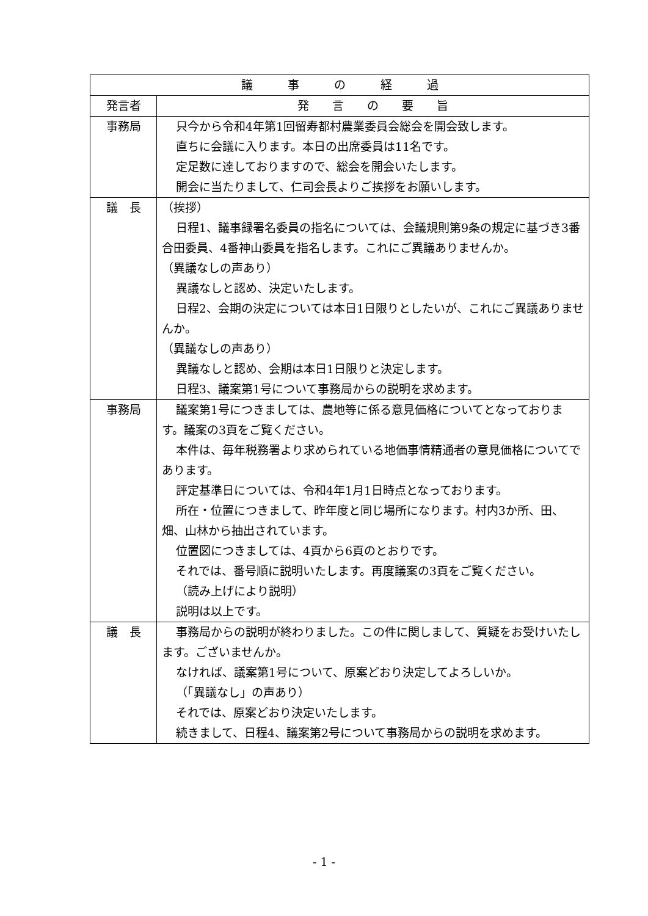| 議 事 の 経 過 | |
| --- | --- |
| 発言者 | 発 言 の 要 旨 |
| 事務局 | 只今から令和4年第1回留寿都村農業委員会総会を開会致します。 直ちに会議に入ります。本日の出席委員は11名です。 定足数に達しておりますので、総会を開会いたします。 開会に当たりまして、仁司会長よりご挨拶をお願いします。 |
| 議 長 | （挨拶） 日程1、議事録署名委員の指名については、会議規則第9条の規定に基づき3番合田委員、4番神山委員を指名します。これにご異議ありませんか。 （異議なしの声あり） 異議なしと認め、決定いたします。 日程2、会期の決定については本日1日限りとしたいが、これにご異議ありませんか。 （異議なしの声あり） 異議なしと認め、会期は本日1日限りと決定します。 日程3、議案第1号について事務局からの説明を求めます。 |
| 事務局 | 議案第1号につきましては、農地等に係る意見価格についてとなっております。議案の3頁をご覧ください。 本件は、毎年税務署より求められている地価事情精通者の意見価格についてであります。 評定基準日については、令和4年1月1日時点となっております。 所在・位置につきまして、昨年度と同じ場所になります。村内3か所、田、畑、山林から抽出されています。 位置図につきましては、4頁から6頁のとおりです。 それでは、番号順に説明いたします。再度議案の3頁をご覧ください。 （読み上げにより説明） 説明は以上です。 |
| 議 長 | 事務局からの説明が終わりました。この件に関しまして、質疑をお受けいたします。ございませんか。 なければ、議案第1号について、原案どおり決定してよろしいか。 （「異議なし」の声あり） それでは、原案どおり決定いたします。 続きまして、日程4、議案第2号について事務局からの説明を求めます。 |
- 1 -